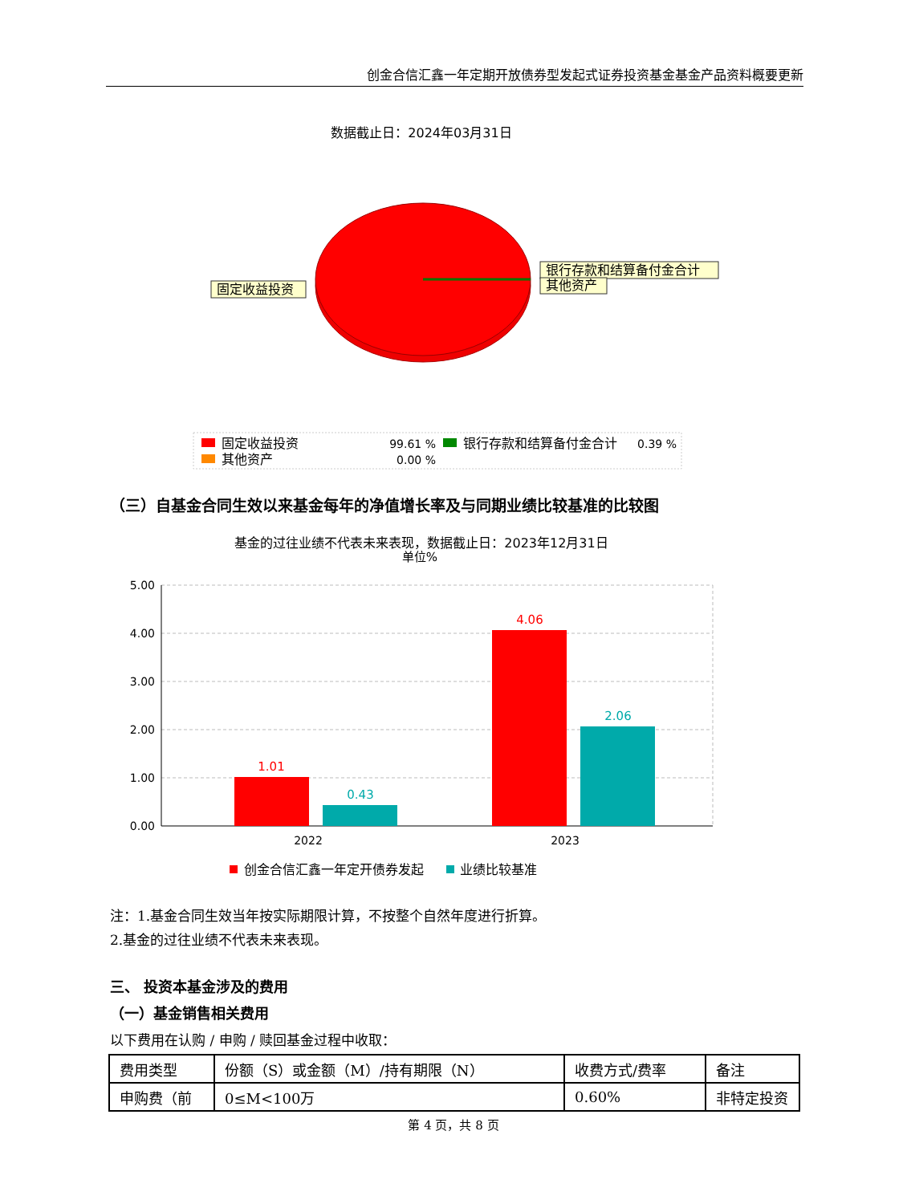创金合信汇鑫一年定期开放债券型发起式证券投资基金基金产品资料概要更新
数据截止日：2024年03月31日
固定收益投资
银行存款和结算备付金合计
其他资产
固定收益投资
99.61 %
银行存款和结算备付金合计
0.39 %
其他资产
0.00 %
（三）自基金合同生效以来基金每年的净值增长率及与同期业绩比较基准的比较图
基金的过往业绩不代表未来表现，数据截止日：2023年12月31日
单位%
5.00
4.00
3.00
2.00
1.00
0.00
1.01
0.43
4.06
2.06
2022
2023
创金合信汇鑫一年定开债券发起
业绩比较基准
注：1.基金合同生效当年按实际期限计算，不按整个自然年度进行折算。
2.基金的过往业绩不代表未来表现。
三、 投资本基金涉及的费用
（一）基金销售相关费用
以下费用在认购 / 申购 / 赎回基金过程中收取：
| 费用类型 | 份额（S）或金额（M）/持有期限（N） | 收费方式/费率 | 备注 |
| 申购费（前 | 0≤M<100万 | 0.60% | 非特定投资 |
第 4 页，共 8 页